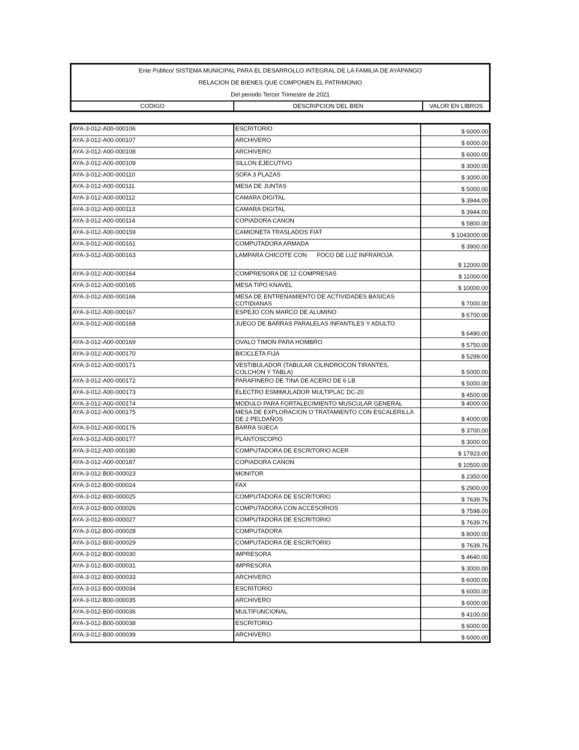| Ente Público/ SISTEMA MUNICIPAL PARA EL DESARROLLO INTEGRAL DE LA FAMILIA DE AYAPANGO | | |
| RELACION DE BIENES QUE COMPONEN EL PATRIMONIO | | |
| Del periodo Tercer Trimestre de 2021 | | |
| CODIGO | DESCRIPCION DEL BIEN | VALOR EN LIBROS |
| AYA-3-012-A00-000106 | ESCRITORIO | $ 6000.00 |
| AYA-3-012-A00-000107 | ARCHIVERO | $ 6000.00 |
| AYA-3-012-A00-000108 | ARCHIVERO | $ 6000.00 |
| AYA-3-012-A00-000109 | SILLON EJECUTIVO | $ 3000.00 |
| AYA-3-012-A00-000110 | SOFA 3 PLAZAS | $ 3000.00 |
| AYA-3-012-A00-000111 | MESA DE JUNTAS | $ 5000.00 |
| AYA-3-012-A00-000112 | CAMARA DIGITAL | $ 3944.00 |
| AYA-3-012-A00-000113 | CAMARA DIGITAL | $ 3944.00 |
| AYA-3-012-A00-000114 | COPIADORA CANON | $ 5800.00 |
| AYA-3-012-A00-000159 | CAMIONETA TRASLADOS FIAT | $ 1043000.00 |
| AYA-3-012-A00-000161 | COMPUTADORA ARMADA | $ 3900.00 |
| AYA-3-012-A00-000163 | LAMPARA CHICOTE CON FOCO DE LUZ INFRAROJA | $ 12000.00 |
| AYA-3-012-A00-000164 | COMPRESORA DE 12 COMPRESAS | $ 11000.00 |
| AYA-3-012-A00-000165 | MESA TIPO KNAVEL | $ 10000.00 |
| AYA-3-012-A00-000166 | MESA DE ENTRENAMIENTO DE ACTIVIDADES BASICAS COTIDIANAS | $ 7000.00 |
| AYA-3-012-A00-000167 | ESPEJO CON MARCO DE ALUMINO | $ 6700.00 |
| AYA-3-012-A00-000168 | JUEGO DE BARRAS PARALELAS INFANTILES Y ADULTO | $ 6490.00 |
| AYA-3-012-A00-000169 | OVALO TIMON PARA HOMBRO | $ 5750.00 |
| AYA-3-012-A00-000170 | BICICLETA FIJA | $ 5299.00 |
| AYA-3-012-A00-000171 | VESTIBULADOR (TABULAR CILINDROCON TIRANTES, COLCHON Y TABLA) | $ 5000.00 |
| AYA-3-012-A00-000172 | PARAFINERO DE TINA DE ACERO DE 6 LB | $ 5000.00 |
| AYA-3-012-A00-000173 | ELECTRO ESMIMULADOR MULTIPLAC DC-20 | $ 4500.00 |
| AYA-3-012-A00-000174 | MODULO PARA FORTALECIMIENTO MUSCULAR GENERAL | $ 4000.00 |
| AYA-3-012-A00-000175 | MESA DE EXPLORACION O TRATAMIENTO CON ESCALERILLA DE 2 PELDAÑOS | $ 4000.00 |
| AYA-3-012-A00-000176 | BARRA SUECA | $ 3700.00 |
| AYA-3-012-A00-000177 | PLANTOSCOPIO | $ 3000.00 |
| AYA-3-012-A00-000180 | COMPUTADORA DE ESCRITORIO ACER | $ 17923.00 |
| AYA-3-012-A00-000187 | COPIADORA CANON | $ 10500.00 |
| AYA-3-012-B00-000023 | MONITOR | $ 2350.00 |
| AYA-3-012-B00-000024 | FAX | $ 2900.00 |
| AYA-3-012-B00-000025 | COMPUTADORA DE ESCRITORIO | $ 7639.76 |
| AYA-3-012-B00-000026 | COMPUTADORA CON ACCESORIOS | $ 7598.00 |
| AYA-3-012-B00-000027 | COMPUTADORA DE ESCRITORIO | $ 7639.76 |
| AYA-3-012-B00-000028 | COMPUTADORA | $ 8000.00 |
| AYA-3-012-B00-000029 | COMPUTADORA DE ESCRITORIO | $ 7639.76 |
| AYA-3-012-B00-000030 | IMPRESORA | $ 4640.00 |
| AYA-3-012-B00-000031 | IMPRESORA | $ 3000.00 |
| AYA-3-012-B00-000033 | ARCHIVERO | $ 6000.00 |
| AYA-3-012-B00-000034 | ESCRITORIO | $ 6000.00 |
| AYA-3-012-B00-000035 | ARCHIVERO | $ 6000.00 |
| AYA-3-012-B00-000036 | MULTIFUNCIONAL | $ 4100.00 |
| AYA-3-012-B00-000038 | ESCRITORIO | $ 6000.00 |
| AYA-3-012-B00-000039 | ARCHIVERO | $ 6000.00 |